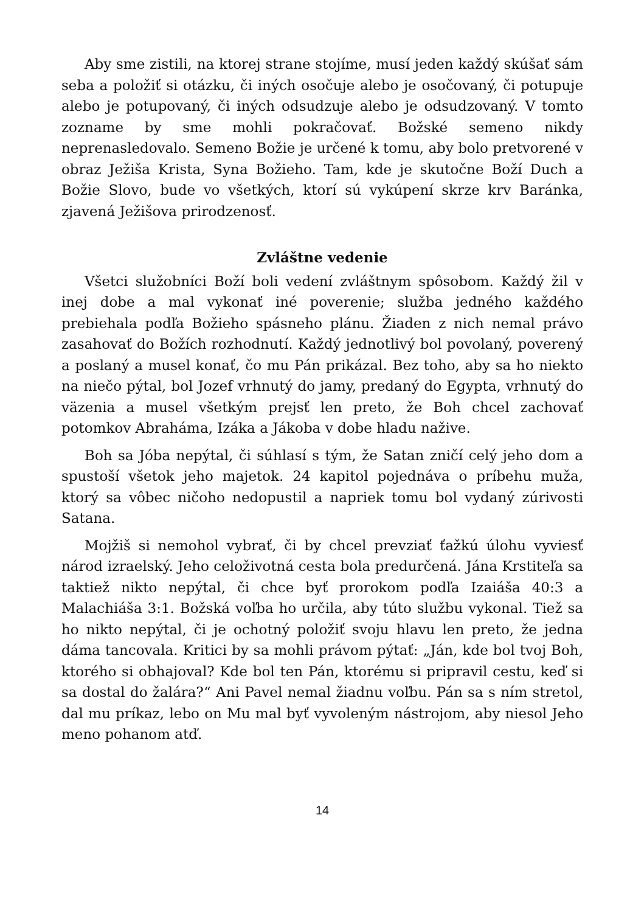Aby sme zistili, na ktorej strane stojíme, musí jeden každý skúšať sám seba a položiť si otázku, či iných osočuje alebo je osočovaný, či potupuje alebo je potupovaný, či iných odsudzuje alebo je odsudzovaný. V tomto zozname by sme mohli pokračovať. Božské semeno nikdy neprenasledovalo. Semeno Božie je určené k tomu, aby bolo pretvorené v obraz Ježiša Krista, Syna Božieho. Tam, kde je skutočne Boží Duch a Božie Slovo, bude vo všetkých, ktorí sú vykúpení skrze krv Baránka, zjavená Ježišova prirodzenosť.
Zvláštne vedenie
Všetci služobníci Boží boli vedení zvláštnym spôsobom. Každý žil v inej dobe a mal vykonať iné poverenie; služba jedného každého prebiehala podľa Božieho spásneho plánu. Žiaden z nich nemal právo zasahovať do Božích rozhodnutí. Každý jednotlivý bol povolaný, poverený a poslaný a musel konať, čo mu Pán prikázal. Bez toho, aby sa ho niekto na niečo pýtal, bol Jozef vrhnutý do jamy, predaný do Egypta, vrhnutý do väzenia a musel všetkým prejsť len preto, že Boh chcel zachovať potomkov Abraháma, Izáka a Jákoba v dobe hladu nažive.
Boh sa Jóba nepýtal, či súhlasí s tým, že Satan zničí celý jeho dom a spustoší všetok jeho majetok. 24 kapitol pojednáva o príbehu muža, ktorý sa vôbec ničoho nedopustil a napriek tomu bol vydaný zúrivosti Satana.
Mojžiš si nemohol vybrať, či by chcel prevziať ťažkú úlohu vyviesť národ izraelský. Jeho celoživotná cesta bola predurčená. Jána Krstiteľa sa taktiež nikto nepýtal, či chce byť prorokom podľa Izaiáša 40:3 a Malachiáša 3:1. Božská voľba ho určila, aby túto službu vykonal. Tiež sa ho nikto nepýtal, či je ochotný položiť svoju hlavu len preto, že jedna dáma tancovala. Kritici by sa mohli právom pýtať: „Ján, kde bol tvoj Boh, ktorého si obhajoval? Kde bol ten Pán, ktorému si pripravil cestu, keď si sa dostal do žalára?“ Ani Pavel nemal žiadnu voľbu. Pán sa s ním stretol, dal mu príkaz, lebo on Mu mal byť vyvoleným nástrojom, aby niesol Jeho meno pohanom atď.
14